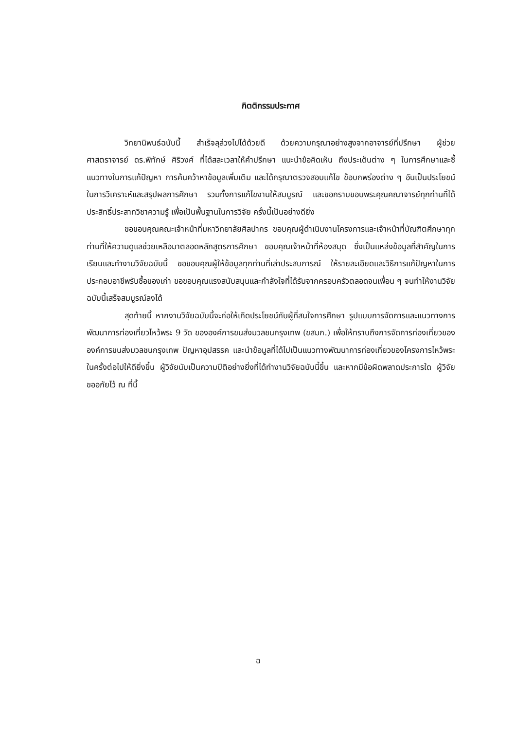กิตติกรรมประกาศ
วิทยานิพนธ์ฉบับนี้ สำเร็จลุล่วงไปได้ด้วยดี ด้วยความกรุณาอย่างสูงจากอาจารย์ที่ปรึกษา ผู้ช่วยศาสตราจารย์ ดร.พิทักษ์ ศิริวงศ์ ที่ได้สละเวลาให้คำปรึกษา แนะนำข้อคิดเห็น ถึงประเด็นต่าง ๆ ในการศึกษาและชี้แนวทางในการแก้ปัญหา การค้นคว้าหาข้อมูลเพิ่มเติม และได้กรุณาตรวจสอบแก้ไข ข้อบกพร่องต่าง ๆ อันเป็นประโยชน์ในการวิเคราะห์และสรุปผลการศึกษา รวมทั้งการแก้ไขงานให้สมบูรณ์ และขอกราบขอบพระคุณคณาจารย์ทุกท่านที่ได้ประสิทธิ์ประสาทวิชาความรู้ เพื่อเป็นพื้นฐานในการวิจัย ครั้งนี้เป็นอย่างดียิ่ง
ขอขอบคุณคณะเจ้าหน้าที่มหาวิทยาลัยศิลปากร ขอบคุณผู้ดำเนินงานโครงการและเจ้าหน้าที่บัณฑิตศึกษาทุกท่านที่ให้ความดูแลช่วยเหลือมาตลอดหลักสูตรการศึกษา ขอบคุณเจ้าหน้าที่ห้องสมุด ซึ่งเป็นแหล่งข้อมูลที่สำคัญในการเรียนและทำงานวิจัยฉบับนี้ ขอขอบคุณผู้ให้ข้อมูลทุกท่านที่เล่าประสบการณ์ ให้รายละเอียดและวิธีการแก้ปัญหาในการประกอบอาชีพรับซื้อของเก่า ขอขอบคุณแรงสนับสนุนและกำลังใจที่ได้รับจากครอบครัวตลอดจนเพื่อน ๆ จนทำให้งานวิจัยฉบับนี้เสร็จสมบูรณ์ลงได้
สุดท้ายนี้ หากงานวิจัยฉบับนี้จะก่อให้เกิดประโยชน์กับผู้ที่สนใจการศึกษา รูปแบบการจัดการและแนวทางการพัฒนาการท่องเที่ยวไหว้พระ 9 วัด ขององค์การขนส่งมวลชนกรุงเทพ (ขสมก.) เพื่อให้ทราบถึงการจัดการท่องเที่ยวขององค์การขนส่งมวลชนกรุงเทพ ปัญหาอุปสรรค และนำข้อมูลที่ได้ไปเป็นแนวทางพัฒนาการท่องเที่ยวของโครงการไหว้พระในครั้งต่อไปให้ดียิ่งขึ้น ผู้วิจัยนับเป็นความปีติอย่างยิ่งที่ได้ทำงานวิจัยฉบับนี้ขึ้น และหากมีข้อผิดพลาดประการใด ผู้วิจัยขออภัยไว้ ณ ที่นี้
ฉ